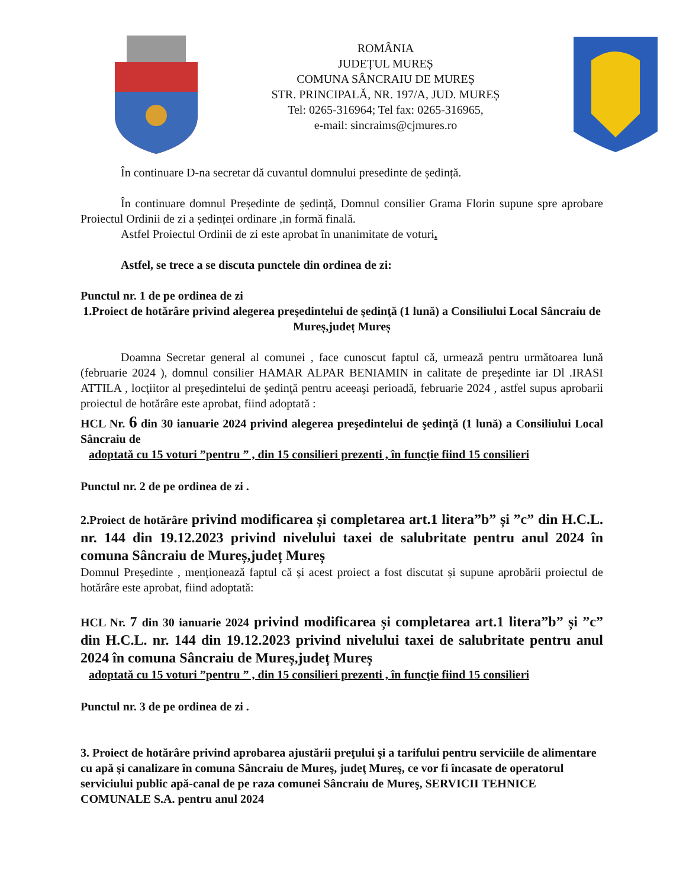ROMÂNIA
JUDEȚUL MUREȘ
COMUNA SÂNCRAIU DE MUREȘ
STR. PRINCIPALĂ, NR. 197/A, JUD. MUREȘ
Tel: 0265-316964; Tel fax: 0265-316965,
e-mail: sincraims@cjmures.ro
În continuare D-na secretar dă cuvantul domnului presedinte de ședință.
În continuare domnul Președinte de ședință, Domnul consilier Grama Florin supune spre aprobare Proiectul Ordinii de zi a ședinței ordinare ,in formă finală.
Astfel Proiectul Ordinii de zi este aprobat în unanimitate de voturi.
Astfel, se trece a se discuta punctele din ordinea de zi:
Punctul nr. 1 de pe ordinea de zi
1.Proiect de hotărâre privind alegerea preşedintelui de şedinţă (1 lună) a Consiliului Local Sâncraiu de Mureș,județ Mureș
Doamna Secretar general al comunei , face cunoscut faptul că, urmează pentru următoarea lună (februarie 2024 ), domnul consilier HAMAR ALPAR BENIAMIN in calitate de preşedinte iar Dl .IRASI ATTILA , locţiitor al preşedintelui de şedinţă pentru aceeaşi perioadă, februarie 2024 , astfel supus aprobarii proiectul de hotărâre este aprobat, fiind adoptată :
HCL Nr. 6 din 30 ianuarie 2024 privind alegerea preşedintelui de şedinţă (1 lună) a Consiliului Local Sâncraiu de
adoptată cu 15 voturi ”pentru ” , din 15 consilieri prezenti , în funcţie fiind 15 consilieri
Punctul nr. 2 de pe ordinea de zi .
2.Proiect de hotărâre privind modificarea și completarea art.1 litera”b” și ”c” din H.C.L. nr. 144 din 19.12.2023 privind nivelului taxei de salubritate pentru anul 2024 în comuna Sâncraiu de Mureș,județ Mureș
Domnul Președinte , menționează faptul că și acest proiect a fost discutat și supune aprobării proiectul de hotărâre este aprobat, fiind adoptată:
HCL Nr. 7 din 30 ianuarie 2024 privind modificarea și completarea art.1 litera”b” și ”c” din H.C.L. nr. 144 din 19.12.2023 privind nivelului taxei de salubritate pentru anul 2024 în comuna Sâncraiu de Mureș,județ Mureș
adoptată cu 15 voturi ”pentru ” , din 15 consilieri prezenti , în funcţie fiind 15 consilieri
Punctul nr. 3 de pe ordinea de zi .
3. Proiect de hotărâre privind aprobarea ajustării preţului şi a tarifului pentru serviciile de alimentare cu apă şi canalizare în comuna Sâncraiu de Mureş, judeţ Mureş, ce vor fi încasate de operatorul serviciului public apă-canal de pe raza comunei Sâncraiu de Mureş, SERVICII TEHNICE COMUNALE S.A. pentru anul 2024